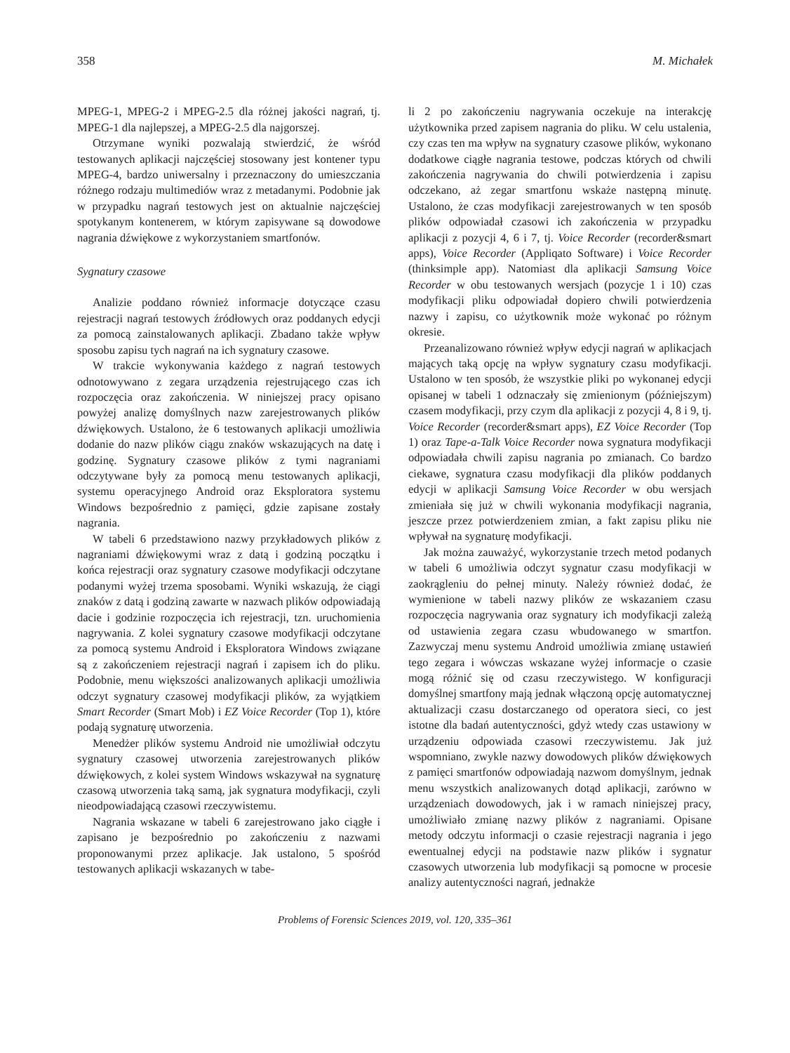358 M. Michałek
MPEG-1, MPEG-2 i MPEG-2.5 dla różnej jakości nagrań, tj. MPEG-1 dla najlepszej, a MPEG-2.5 dla najgorszej.
Otrzymane wyniki pozwalają stwierdzić, że wśród testowanych aplikacji najczęściej stosowany jest kontener typu MPEG-4, bardzo uniwersalny i przeznaczony do umieszczania różnego rodzaju multimediów wraz z metadanymi. Podobnie jak w przypadku nagrań testowych jest on aktualnie najczęściej spotykanym kontenerem, w którym zapisywane są dowodowe nagrania dźwiękowe z wykorzystaniem smartfonów.
Sygnatury czasowe
Analizie poddano również informacje dotyczące czasu rejestracji nagrań testowych źródłowych oraz poddanych edycji za pomocą zainstalowanych aplikacji. Zbadano także wpływ sposobu zapisu tych nagrań na ich sygnatury czasowe.
W trakcie wykonywania każdego z nagrań testowych odnotowywano z zegara urządzenia rejestrującego czas ich rozpoczęcia oraz zakończenia. W niniejszej pracy opisano powyżej analizę domyślnych nazw zarejestrowanych plików dźwiękowych. Ustalono, że 6 testowanych aplikacji umożliwia dodanie do nazw plików ciągu znaków wskazujących na datę i godzinę. Sygnatury czasowe plików z tymi nagraniami odczytywane były za pomocą menu testowanych aplikacji, systemu operacyjnego Android oraz Eksploratora systemu Windows bezpośrednio z pamięci, gdzie zapisane zostały nagrania.
W tabeli 6 przedstawiono nazwy przykładowych plików z nagraniami dźwiękowymi wraz z datą i godziną początku i końca rejestracji oraz sygnatury czasowe modyfikacji odczytane podanymi wyżej trzema sposobami. Wyniki wskazują, że ciągi znaków z datą i godziną zawarte w nazwach plików odpowiadają dacie i godzinie rozpoczęcia ich rejestracji, tzn. uruchomienia nagrywania. Z kolei sygnatury czasowe modyfikacji odczytane za pomocą systemu Android i Eksploratora Windows związane są z zakończeniem rejestracji nagrań i zapisem ich do pliku. Podobnie, menu większości analizowanych aplikacji umożliwia odczyt sygnatury czasowej modyfikacji plików, za wyjątkiem Smart Recorder (Smart Mob) i EZ Voice Recorder (Top 1), które podają sygnaturę utworzenia.
Menedżer plików systemu Android nie umożliwiał odczytu sygnatury czasowej utworzenia zarejestrowanych plików dźwiękowych, z kolei system Windows wskazywał na sygnaturę czasową utworzenia taką samą, jak sygnatura modyfikacji, czyli nieodpowiadającą czasowi rzeczywistemu.
Nagrania wskazane w tabeli 6 zarejestrowano jako ciągłe i zapisano je bezpośrednio po zakończeniu z nazwami proponowanymi przez aplikacje. Jak ustalono, 5 spośród testowanych aplikacji wskazanych w tabe-
li 2 po zakończeniu nagrywania oczekuje na interakcję użytkownika przed zapisem nagrania do pliku. W celu ustalenia, czy czas ten ma wpływ na sygnatury czasowe plików, wykonano dodatkowe ciągłe nagrania testowe, podczas których od chwili zakończenia nagrywania do chwili potwierdzenia i zapisu odczekano, aż zegar smartfonu wskaże następną minutę. Ustalono, że czas modyfikacji zarejestrowanych w ten sposób plików odpowiadał czasowi ich zakończenia w przypadku aplikacji z pozycji 4, 6 i 7, tj. Voice Recorder (recorder&smart apps), Voice Recorder (Appliqato Software) i Voice Recorder (thinksimple app). Natomiast dla aplikacji Samsung Voice Recorder w obu testowanych wersjach (pozycje 1 i 10) czas modyfikacji pliku odpowiadał dopiero chwili potwierdzenia nazwy i zapisu, co użytkownik może wykonać po różnym okresie.
Przeanalizowano również wpływ edycji nagrań w aplikacjach mających taką opcję na wpływ sygnatury czasu modyfikacji. Ustalono w ten sposób, że wszystkie pliki po wykonanej edycji opisanej w tabeli 1 odznaczały się zmienionym (późniejszym) czasem modyfikacji, przy czym dla aplikacji z pozycji 4, 8 i 9, tj. Voice Recorder (recorder&smart apps), EZ Voice Recorder (Top 1) oraz Tape-a-Talk Voice Recorder nowa sygnatura modyfikacji odpowiadała chwili zapisu nagrania po zmianach. Co bardzo ciekawe, sygnatura czasu modyfikacji dla plików poddanych edycji w aplikacji Samsung Voice Recorder w obu wersjach zmieniała się już w chwili wykonania modyfikacji nagrania, jeszcze przez potwierdzeniem zmian, a fakt zapisu pliku nie wpływał na sygnaturę modyfikacji.
Jak można zauważyć, wykorzystanie trzech metod podanych w tabeli 6 umożliwia odczyt sygnatur czasu modyfikacji w zaokrągleniu do pełnej minuty. Należy również dodać, że wymienione w tabeli nazwy plików ze wskazaniem czasu rozpoczęcia nagrywania oraz sygnatury ich modyfikacji zależą od ustawienia zegara czasu wbudowanego w smartfon. Zazwyczaj menu systemu Android umożliwia zmianę ustawień tego zegara i wówczas wskazane wyżej informacje o czasie mogą różnić się od czasu rzeczywistego. W konfiguracji domyślnej smartfony mają jednak włączoną opcję automatycznej aktualizacji czasu dostarczanego od operatora sieci, co jest istotne dla badań autentyczności, gdyż wtedy czas ustawiony w urządzeniu odpowiada czasowi rzeczywistemu. Jak już wspomniano, zwykle nazwy dowodowych plików dźwiękowych z pamięci smartfonów odpowiadają nazwom domyślnym, jednak menu wszystkich analizowanych dotąd aplikacji, zarówno w urządzeniach dowodowych, jak i w ramach niniejszej pracy, umożliwiało zmianę nazwy plików z nagraniami. Opisane metody odczytu informacji o czasie rejestracji nagrania i jego ewentualnej edycji na podstawie nazw plików i sygnatur czasowych utworzenia lub modyfikacji są pomocne w procesie analizy autentyczności nagrań, jednakże
Problems of Forensic Sciences 2019, vol. 120, 335–361